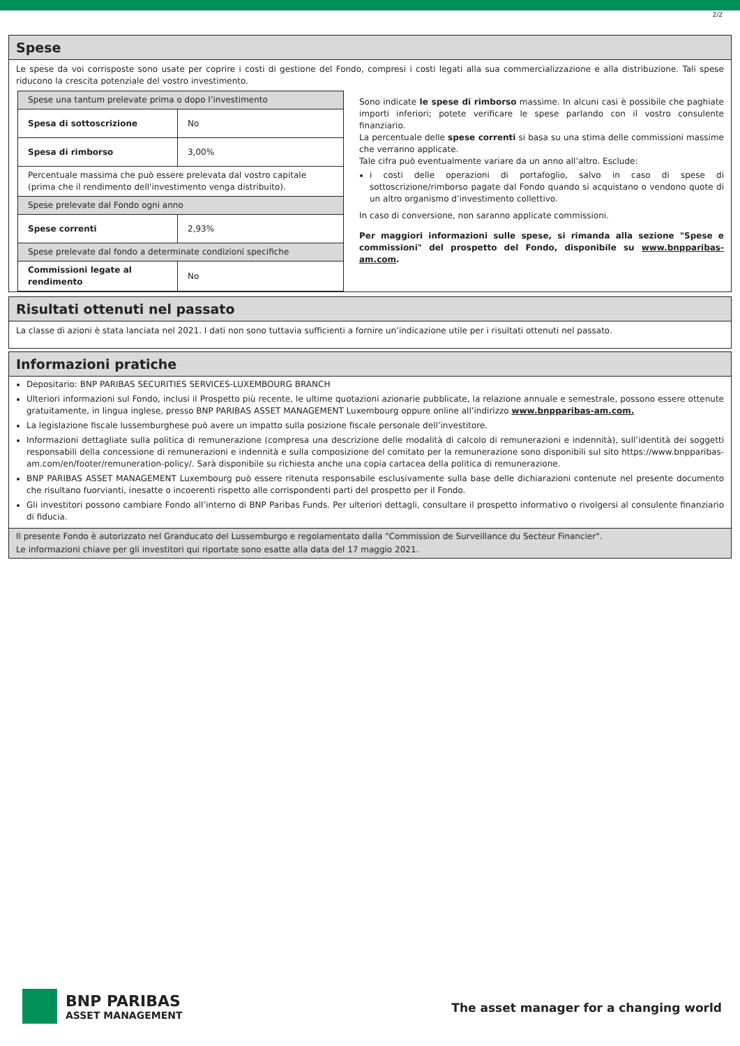2/2
Spese
Le spese da voi corrisposte sono usate per coprire i costi di gestione del Fondo, compresi i costi legati alla sua commercializzazione e alla distribuzione. Tali spese riducono la crescita potenziale del vostro investimento.
| Spese una tantum prelevate prima o dopo l’investimento | |
| Spesa di sottoscrizione | No |
| Spesa di rimborso | 3,00% |
| Percentuale massima che può essere prelevata dal vostro capitale (prima che il rendimento dell'investimento venga distribuito). | |
| Spese prelevate dal Fondo ogni anno | |
| Spese correnti | 2,93% |
| Spese prelevate dal fondo a determinate condizioni specifiche | |
| Commissioni legate al rendimento | No |
Sono indicate le spese di rimborso massime. In alcuni casi è possibile che paghiate importi inferiori; potete verificare le spese parlando con il vostro consulente finanziario.
La percentuale delle spese correnti si basa su una stima delle commissioni massime che verranno applicate.
Tale cifra può eventualmente variare da un anno all’altro. Esclude:
i costi delle operazioni di portafoglio, salvo in caso di spese di sottoscrizione/rimborso pagate dal Fondo quando si acquistano o vendono quote di un altro organismo d’investimento collettivo.
In caso di conversione, non saranno applicate commissioni.
Per maggiori informazioni sulle spese, si rimanda alla sezione "Spese e commissioni" del prospetto del Fondo, disponibile su www.bnpparibas-am.com.
Risultati ottenuti nel passato
La classe di azioni è stata lanciata nel 2021. I dati non sono tuttavia sufficienti a fornire un’indicazione utile per i risultati ottenuti nel passato.
Informazioni pratiche
Depositario: BNP PARIBAS SECURITIES SERVICES-LUXEMBOURG BRANCH
Ulteriori informazioni sul Fondo, inclusi il Prospetto più recente, le ultime quotazioni azionarie pubblicate, la relazione annuale e semestrale, possono essere ottenute gratuitamente, in lingua inglese, presso BNP PARIBAS ASSET MANAGEMENT Luxembourg oppure online all’indirizzo www.bnpparibas-am.com.
La legislazione fiscale lussemburghese può avere un impatto sulla posizione fiscale personale dell’investitore.
Informazioni dettagliate sulla politica di remunerazione (compresa una descrizione delle modalità di calcolo di remunerazioni e indennità), sull’identità dei soggetti responsabili della concessione di remunerazioni e indennità e sulla composizione del comitato per la remunerazione sono disponibili sul sito https://www.bnpparibas-am.com/en/footer/remuneration-policy/. Sarà disponibile su richiesta anche una copia cartacea della politica di remunerazione.
BNP PARIBAS ASSET MANAGEMENT Luxembourg può essere ritenuta responsabile esclusivamente sulla base delle dichiarazioni contenute nel presente documento che risultano fuorvianti, inesatte o incoerenti rispetto alle corrispondenti parti del prospetto per il Fondo.
Gli investitori possono cambiare Fondo all’interno di BNP Paribas Funds. Per ulteriori dettagli, consultare il prospetto informativo o rivolgersi al consulente finanziario di fiducia.
Il presente Fondo è autorizzato nel Granducato del Lussemburgo e regolamentato dalla "Commission de Surveillance du Secteur Financier".
Le informazioni chiave per gli investitori qui riportate sono esatte alla data del 17 maggio 2021.
BNP PARIBAS
ASSET MANAGEMENT
The asset manager for a changing world